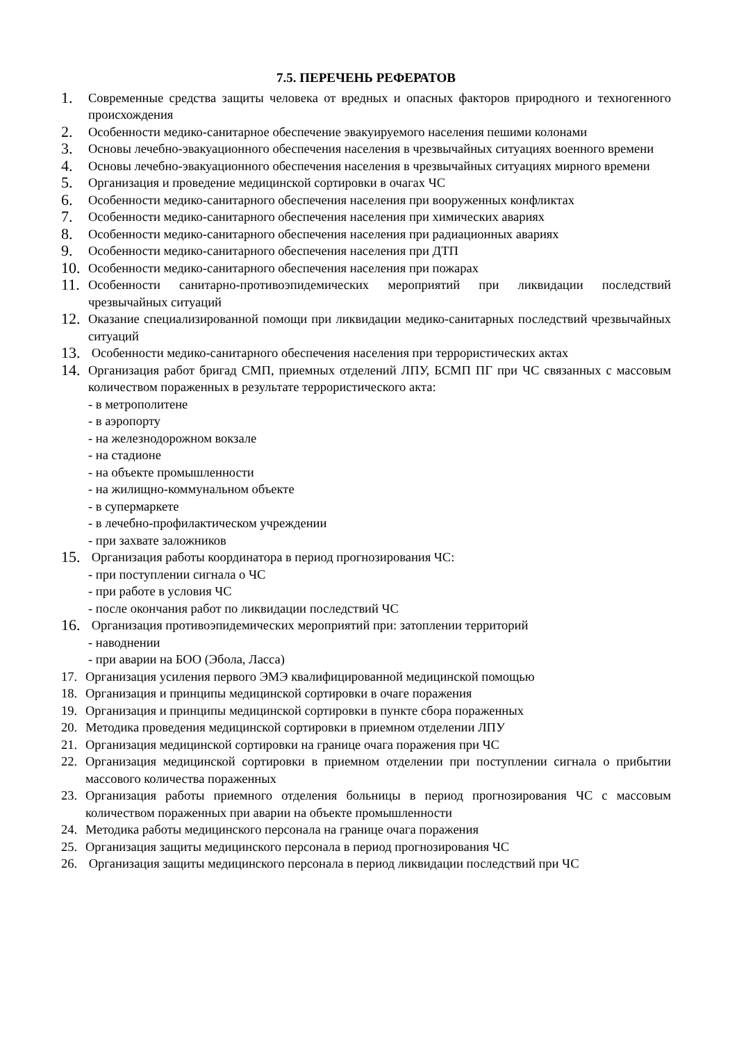7.5. ПЕРЕЧЕНЬ РЕФЕРАТОВ
1. Современные средства защиты человека от вредных и опасных факторов природного и техногенного происхождения
2. Особенности медико-санитарное обеспечение эвакуируемого населения пешими колонами
3. Основы лечебно-эвакуационного обеспечения населения в чрезвычайных ситуациях военного времени
4. Основы лечебно-эвакуационного обеспечения населения в чрезвычайных ситуациях мирного времени
5. Организация и проведение медицинской сортировки в очагах ЧС
6. Особенности медико-санитарного обеспечения населения при вооруженных конфликтах
7. Особенности медико-санитарного обеспечения населения при химических авариях
8. Особенности медико-санитарного обеспечения населения при радиационных авариях
9. Особенности медико-санитарного обеспечения населения при ДТП
10. Особенности медико-санитарного обеспечения населения при пожарах
11. Особенности санитарно-противоэпидемических мероприятий при ликвидации последствий чрезвычайных ситуаций
12. Оказание специализированной помощи при ликвидации медико-санитарных последствий чрезвычайных ситуаций
13. Особенности медико-санитарного обеспечения населения при террористических актах
14. Организация работ бригад СМП, приемных отделений ЛПУ, БСМП ПГ при ЧС связанных с массовым количеством пораженных в результате террористического акта:
- в метрополитене
- в аэропорту
- на железнодорожном вокзале
- на стадионе
- на объекте промышленности
- на жилищно-коммунальном объекте
- в супермаркете
- в лечебно-профилактическом учреждении
- при захвате заложников
15. Организация работы координатора в период прогнозирования ЧС:
- при поступлении сигнала о ЧС
- при работе в условия ЧС
- после окончания работ по ликвидации последствий ЧС
16. Организация противоэпидемических мероприятий при: затоплении территорий
- наводнении
- при аварии на БОО (Эбола, Ласса)
17. Организация усиления первого ЭМЭ квалифицированной медицинской помощью
18. Организация и принципы медицинской сортировки в очаге поражения
19. Организация и принципы медицинской сортировки в пункте сбора пораженных
20. Методика проведения медицинской сортировки в приемном отделении ЛПУ
21. Организация медицинской сортировки на границе очага поражения при ЧС
22. Организация медицинской сортировки в приемном отделении при поступлении сигнала о прибытии массового количества пораженных
23. Организация работы приемного отделения больницы в период прогнозирования ЧС с массовым количеством пораженных при аварии на объекте промышленности
24. Методика работы медицинского персонала на границе очага поражения
25. Организация защиты медицинского персонала в период прогнозирования ЧС
26. Организация защиты медицинского персонала в период ликвидации последствий при ЧС